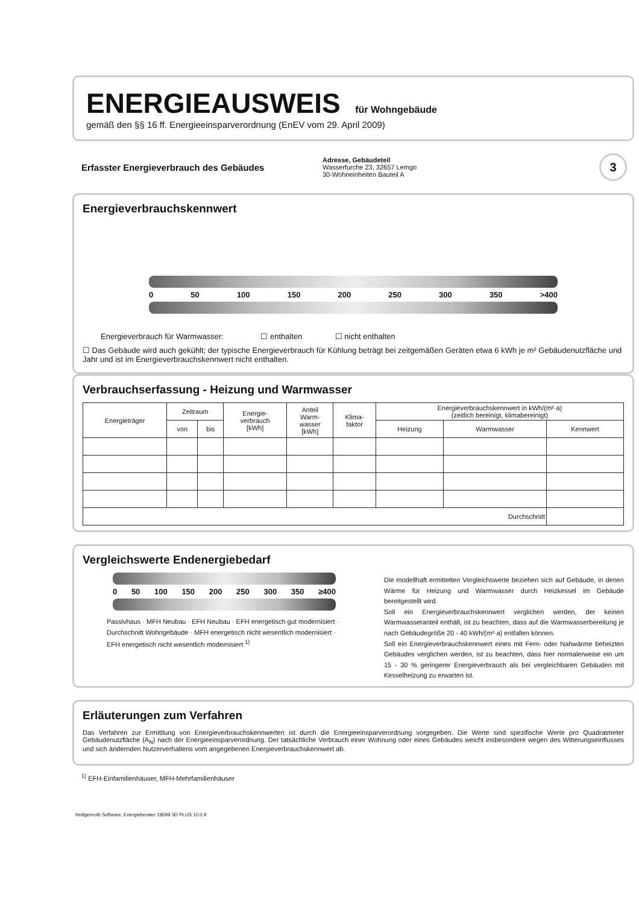ENERGIEAUSWEIS für Wohngebäude
gemäß den §§ 16 ff. Energieeinsparverordnung (EnEV vom 29. April 2009)
Erfasster Energieverbrauch des Gebäudes
Adresse, Gebäudeteil
Wasserfurche 23, 32657 Lemgo
30-Wohneinheiten Bauteil A
3
Energieverbrauchskennwert
0 50 100 150 200 250 300 350 >400
Energieverbrauch für Warmwasser: ☐ enthalten ☐ nicht enthalten
☐ Das Gebäude wird auch gekühlt; der typische Energieverbrauch für Kühlung beträgt bei zeitgemäßen Geräten etwa 6 kWh je m² Gebäudenutzfläche und Jahr und ist im Energieverbrauchskennwert nicht enthalten.
Verbrauchserfassung - Heizung und Warmwasser
| Energieträger | Zeitraum | | Energie- verbrauch [kWh] | Anteil Warm- wasser [kWh] | Klima- faktor | Energieverbrauchskennwert in kWh/(m²·a) (zeitlich bereinigt, klimabereinigt) | | |
| --- | --- | --- | --- | --- | --- | --- | --- | --- |
| | von | bis | | | | Heizung | Warmwasser | Kennwert |
| Durchschnitt | | | | | | | | |
Vergleichswerte Endenergiebedarf
0 50 100 150 200 250 300 350 ≥400
Passivhaus · MFH Neubau · EFH Neubau · EFH energetisch gut modernisiert · Durchschnitt Wohngebäude · MFH energetisch nicht wesentlich modernisiert · EFH energetisch nicht wesentlich modernisiert <sup>1)</sup>
Die modellhaft ermittelten Vergleichswerte beziehen sich auf Gebäude, in denen Wärme für Heizung und Warmwasser durch Heizkessel im Gebäude bereitgestellt wird.
Soll ein Energieverbrauchskennwert verglichen werden, der keinen Warmwasseranteil enthält, ist zu beachten, dass auf die Warmwasserbereitung je nach Gebäudegröße 20 - 40 kWh/(m²·a) entfallen können.
Soll ein Energieverbrauchskennwert eines mit Fern- oder Nahwärme beheizten Gebäudes verglichen werden, ist zu beachten, dass hier normalerweise ein um 15 - 30 % geringerer Energieverbrauch als bei vergleichbaren Gebäuden mit Kesselheizung zu erwarten ist.
Erläuterungen zum Verfahren
Das Verfahren zur Ermittlung von Energieverbrauchskennwerten ist durch die Energieeinsparverordnung vorgegeben. Die Werte sind spezifische Werte pro Quadratmeter Gebäudenutzfläche (A<sub>N</sub>) nach der Energieeinsparverordnung. Der tatsächliche Verbrauch einer Wohnung oder eines Gebäudes weicht insbesondere wegen des Witterungseinflusses und sich ändernden Nutzerverhaltens vom angegebenen Energieverbrauchskennwert ab.
<sup>1)</sup> EFH-Einfamilienhäuser, MFH-Mehrfamilienhäuser
Hottgenroth Software, Energieberater 18599 3D PLUS 10.0.9